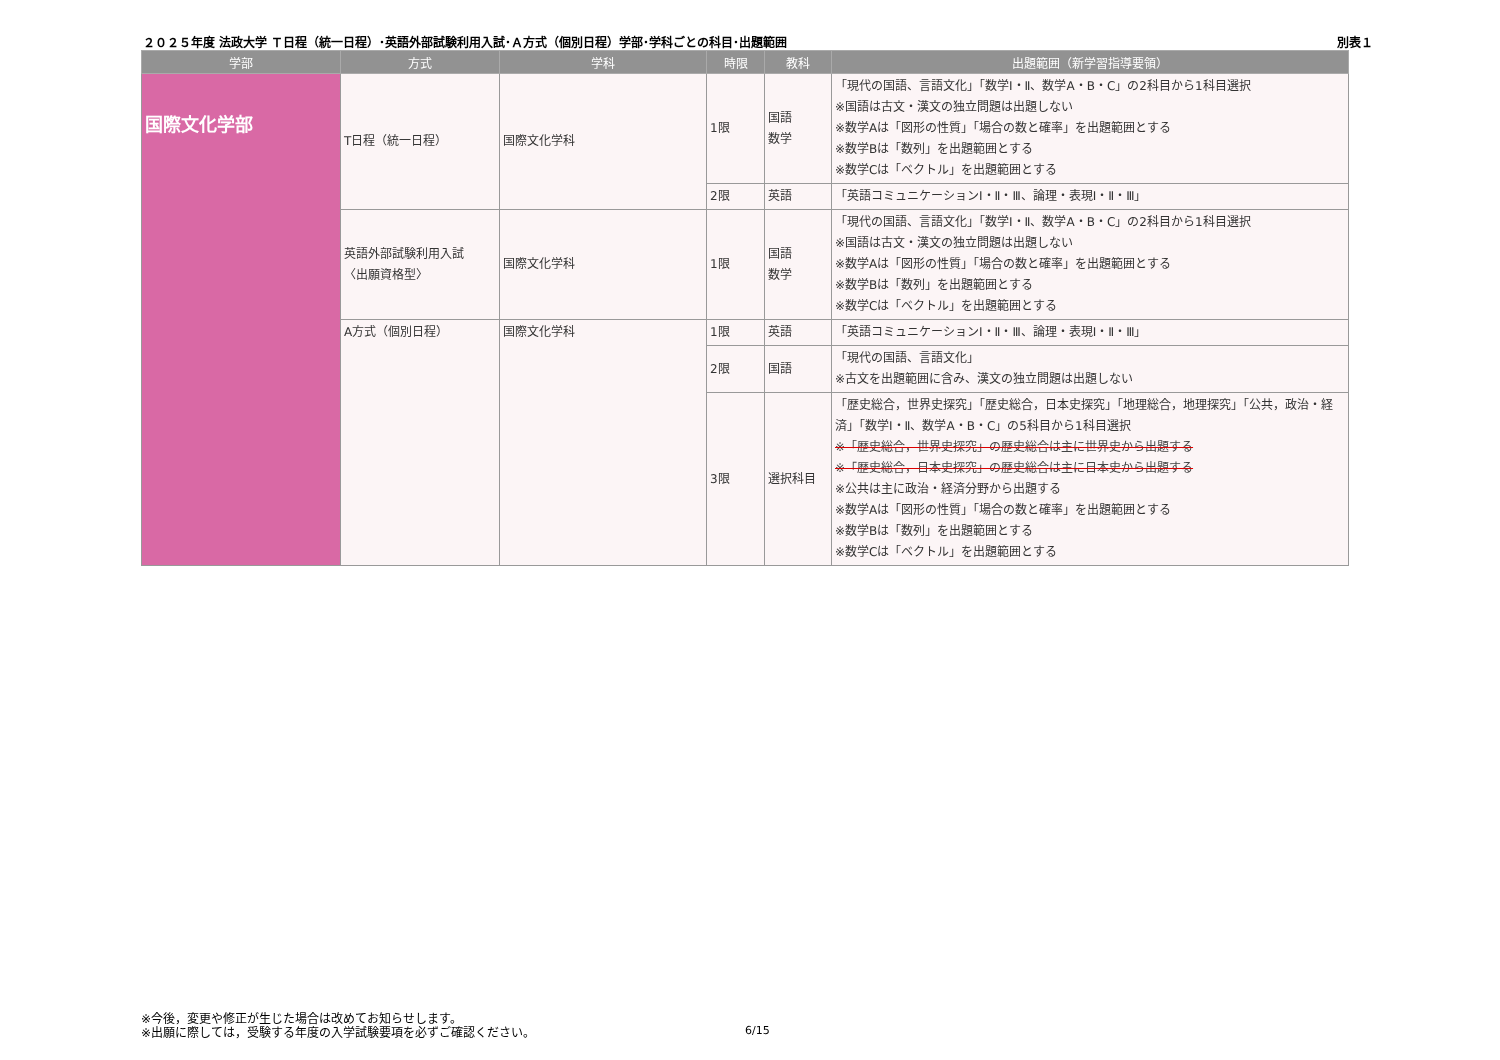２０２５年度 法政大学 Ｔ日程（統一日程）･英語外部試験利用入試･Ａ方式（個別日程）学部･学科ごとの科目･出題範囲 別表１
| 学部 | 方式 | 学科 | 時限 | 教科 | 出題範囲（新学習指導要領） |
| --- | --- | --- | --- | --- | --- |
| 国際文化学部 | T日程（統一日程） | 国際文化学科 | 1限 | 国語 数学 | 「現代の国語、言語文化」「数学Ⅰ・Ⅱ、数学A・B・C」の2科目から1科目選択 ※国語は古文・漢文の独立問題は出題しない ※数学Aは「図形の性質」「場合の数と確率」を出題範囲とする ※数学Bは「数列」を出題範囲とする ※数学Cは「ベクトル」を出題範囲とする |
| | | | 2限 | 英語 | 「英語コミュニケーションⅠ・Ⅱ・Ⅲ、論理・表現Ⅰ・Ⅱ・Ⅲ」 |
| | 英語外部試験利用入試 〈出願資格型〉 | 国際文化学科 | 1限 | 国語 数学 | 「現代の国語、言語文化」「数学Ⅰ・Ⅱ、数学A・B・C」の2科目から1科目選択 ※国語は古文・漢文の独立問題は出題しない ※数学Aは「図形の性質」「場合の数と確率」を出題範囲とする ※数学Bは「数列」を出題範囲とする ※数学Cは「ベクトル」を出題範囲とする |
| | A方式（個別日程） | 国際文化学科 | 1限 | 英語 | 「英語コミュニケーションⅠ・Ⅱ・Ⅲ、論理・表現Ⅰ・Ⅱ・Ⅲ」 |
| | | | 2限 | 国語 | 「現代の国語、言語文化」 ※古文を出題範囲に含み、漢文の独立問題は出題しない |
| | | | 3限 | 選択科目 | 「歴史総合，世界史探究」「歴史総合，日本史探究」「地理総合，地理探究」「公共，政治・経済」「数学Ⅰ・Ⅱ、数学A・B・C」の5科目から1科目選択 ※「歴史総合，世界史探究」の歴史総合は主に世界史から出題する ※「歴史総合，日本史探究」の歴史総合は主に日本史から出題する ※公共は主に政治・経済分野から出題する ※数学Aは「図形の性質」「場合の数と確率」を出題範囲とする ※数学Bは「数列」を出題範囲とする ※数学Cは「ベクトル」を出題範囲とする |
※今後，変更や修正が生じた場合は改めてお知らせします。
※出願に際しては，受験する年度の入学試験要項を必ずご確認ください。
6/15